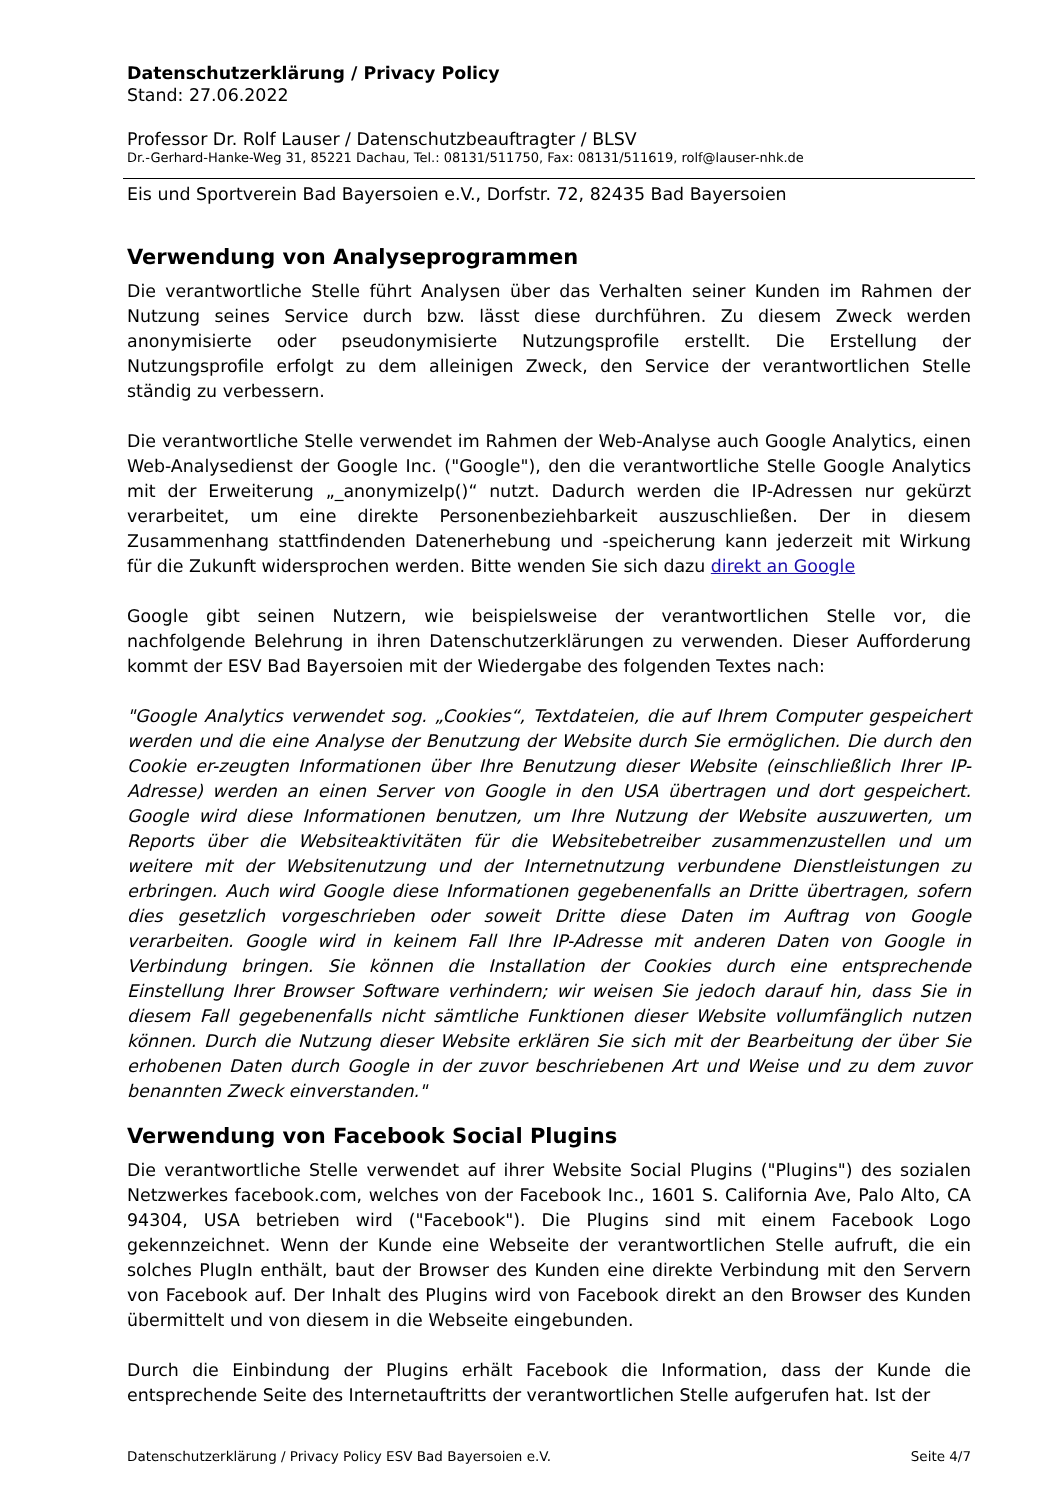Datenschutzerklärung / Privacy Policy
Stand: 27.06.2022
Professor Dr. Rolf Lauser / Datenschutzbeauftragter / BLSV
Dr.-Gerhard-Hanke-Weg 31, 85221 Dachau, Tel.: 08131/511750, Fax: 08131/511619, rolf@lauser-nhk.de
Eis und Sportverein Bad Bayersoien e.V., Dorfstr. 72, 82435 Bad Bayersoien
Verwendung von Analyseprogrammen
Die verantwortliche Stelle führt Analysen über das Verhalten seiner Kunden im Rahmen der Nutzung seines Service durch bzw. lässt diese durchführen. Zu diesem Zweck werden anonymisierte oder pseudonymisierte Nutzungsprofile erstellt. Die Erstellung der Nutzungsprofile erfolgt zu dem alleinigen Zweck, den Service der verantwortlichen Stelle ständig zu verbessern.
Die verantwortliche Stelle verwendet im Rahmen der Web-Analyse auch Google Analytics, einen Web-Analysedienst der Google Inc. ("Google"), den die verantwortliche Stelle Google Analytics mit der Erweiterung „_anonymizeIp()“ nutzt. Dadurch werden die IP-Adressen nur gekürzt verarbeitet, um eine direkte Personenbeziehbarkeit auszuschließen. Der in diesem Zusammenhang stattfindenden Datenerhebung und -speicherung kann jederzeit mit Wirkung für die Zukunft widersprochen werden. Bitte wenden Sie sich dazu direkt an Google
Google gibt seinen Nutzern, wie beispielsweise der verantwortlichen Stelle vor, die nachfolgende Belehrung in ihren Datenschutzerklärungen zu verwenden. Dieser Aufforderung kommt der ESV Bad Bayersoien mit der Wiedergabe des folgenden Textes nach:
"Google Analytics verwendet sog. „Cookies“, Textdateien, die auf Ihrem Computer gespeichert werden und die eine Analyse der Benutzung der Website durch Sie ermöglichen. Die durch den Cookie er-zeugten Informationen über Ihre Benutzung dieser Website (einschließlich Ihrer IP-Adresse) werden an einen Server von Google in den USA übertragen und dort gespeichert. Google wird diese Informationen benutzen, um Ihre Nutzung der Website auszuwerten, um Reports über die Websiteaktivitäten für die Websitebetreiber zusammenzustellen und um weitere mit der Websitenutzung und der Internetnutzung verbundene Dienstleistungen zu erbringen. Auch wird Google diese Informationen gegebenenfalls an Dritte übertragen, sofern dies gesetzlich vorgeschrieben oder soweit Dritte diese Daten im Auftrag von Google verarbeiten. Google wird in keinem Fall Ihre IP-Adresse mit anderen Daten von Google in Verbindung bringen. Sie können die Installation der Cookies durch eine entsprechende Einstellung Ihrer Browser Software verhindern; wir weisen Sie jedoch darauf hin, dass Sie in diesem Fall gegebenenfalls nicht sämtliche Funktionen dieser Website vollumfänglich nutzen können. Durch die Nutzung dieser Website erklären Sie sich mit der Bearbeitung der über Sie erhobenen Daten durch Google in der zuvor beschriebenen Art und Weise und zu dem zuvor benannten Zweck einverstanden."
Verwendung von Facebook Social Plugins
Die verantwortliche Stelle verwendet auf ihrer Website Social Plugins ("Plugins") des sozialen Netzwerkes facebook.com, welches von der Facebook Inc., 1601 S. California Ave, Palo Alto, CA 94304, USA betrieben wird ("Facebook"). Die Plugins sind mit einem Facebook Logo gekennzeichnet. Wenn der Kunde eine Webseite der verantwortlichen Stelle aufruft, die ein solches PlugIn enthält, baut der Browser des Kunden eine direkte Verbindung mit den Servern von Facebook auf. Der Inhalt des Plugins wird von Facebook direkt an den Browser des Kunden übermittelt und von diesem in die Webseite eingebunden.
Durch die Einbindung der Plugins erhält Facebook die Information, dass der Kunde die entsprechende Seite des Internetauftritts der verantwortlichen Stelle aufgerufen hat. Ist der
Datenschutzerklärung / Privacy Policy ESV Bad Bayersoien e.V. Seite 4/7